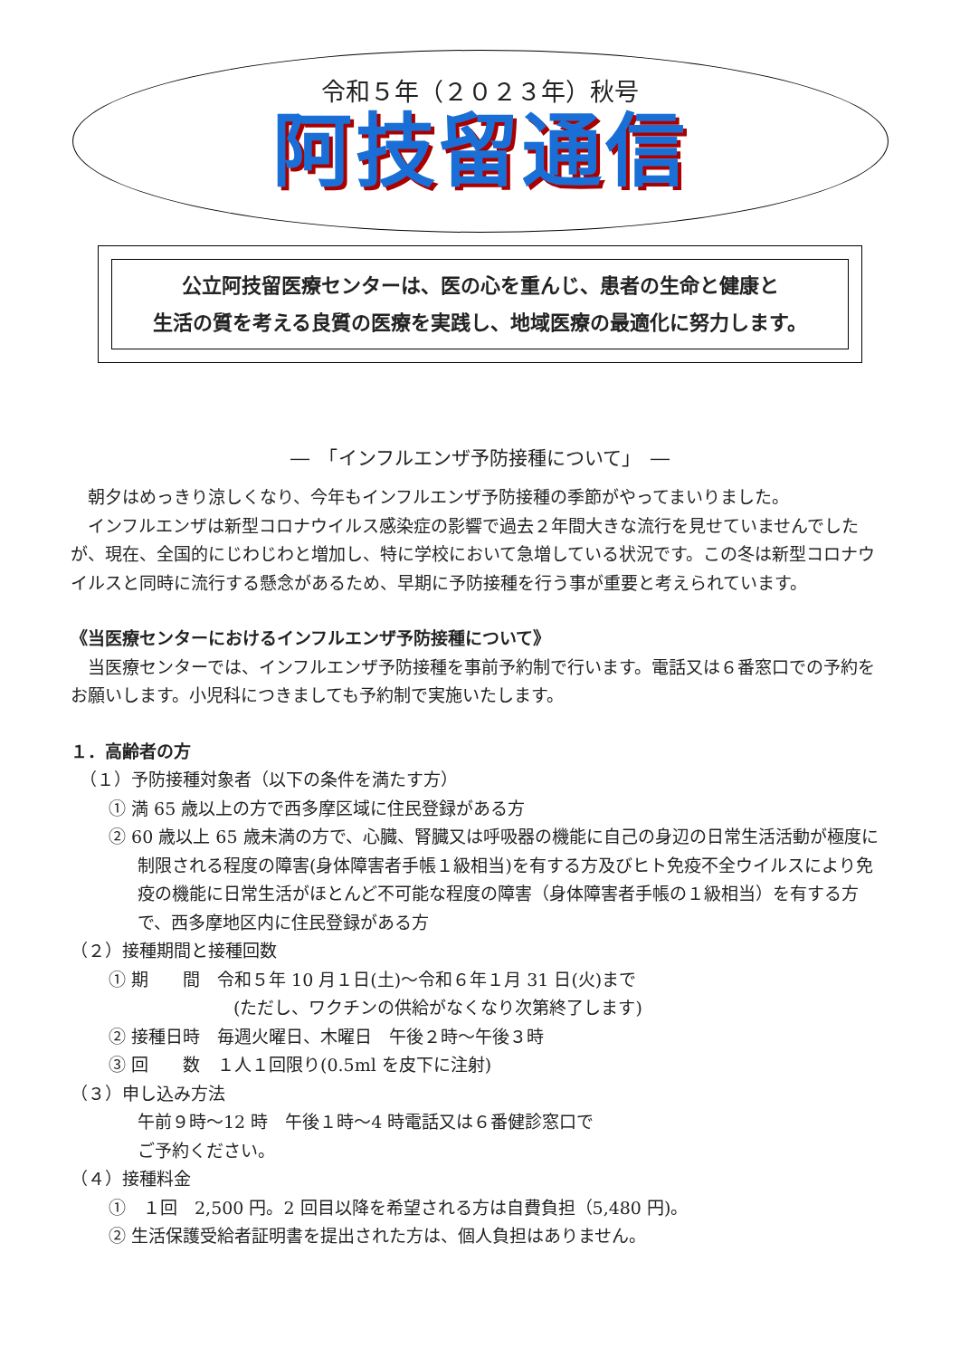令和５年（２０２３年）秋号
阿技留通信
公立阿技留医療センターは、医の心を重んじ、患者の生命と健康と
生活の質を考える良質の医療を実践し、地域医療の最適化に努力します。
―　「インフルエンザ予防接種について」　―
朝夕はめっきり涼しくなり、今年もインフルエンザ予防接種の季節がやってまいりました。
インフルエンザは新型コロナウイルス感染症の影響で過去２年間大きな流行を見せていませんでしたが、現在、全国的にじわじわと増加し、特に学校において急増している状況です。この冬は新型コロナウイルスと同時に流行する懸念があるため、早期に予防接種を行う事が重要と考えられています。
《当医療センターにおけるインフルエンザ予防接種について》
当医療センターでは、インフルエンザ予防接種を事前予約制で行います。電話又は６番窓口での予約をお願いします。小児科につきましても予約制で実施いたします。
１．高齢者の方
（１）予防接種対象者（以下の条件を満たす方）
① 満 65 歳以上の方で西多摩区域に住民登録がある方
② 60 歳以上 65 歳未満の方で、心臓、腎臓又は呼吸器の機能に自己の身辺の日常生活活動が極度に制限される程度の障害(身体障害者手帳１級相当)を有する方及びヒト免疫不全ウイルスにより免疫の機能に日常生活がほとんど不可能な程度の障害（身体障害者手帳の１級相当）を有する方で、西多摩地区内に住民登録がある方
（２）接種期間と接種回数
① 期　　間　令和５年 10 月１日(土)～令和６年１月 31 日(火)まで
(ただし、ワクチンの供給がなくなり次第終了します)
② 接種日時　毎週火曜日、木曜日　午後２時～午後３時
③ 回　　数　１人１回限り(0.5ml を皮下に注射)
（３）申し込み方法
午前９時～12 時　午後１時～4 時電話又は６番健診窓口で
ご予約ください。
（４）接種料金
①　１回　2,500 円。2 回目以降を希望される方は自費負担（5,480 円)。
② 生活保護受給者証明書を提出された方は、個人負担はありません。